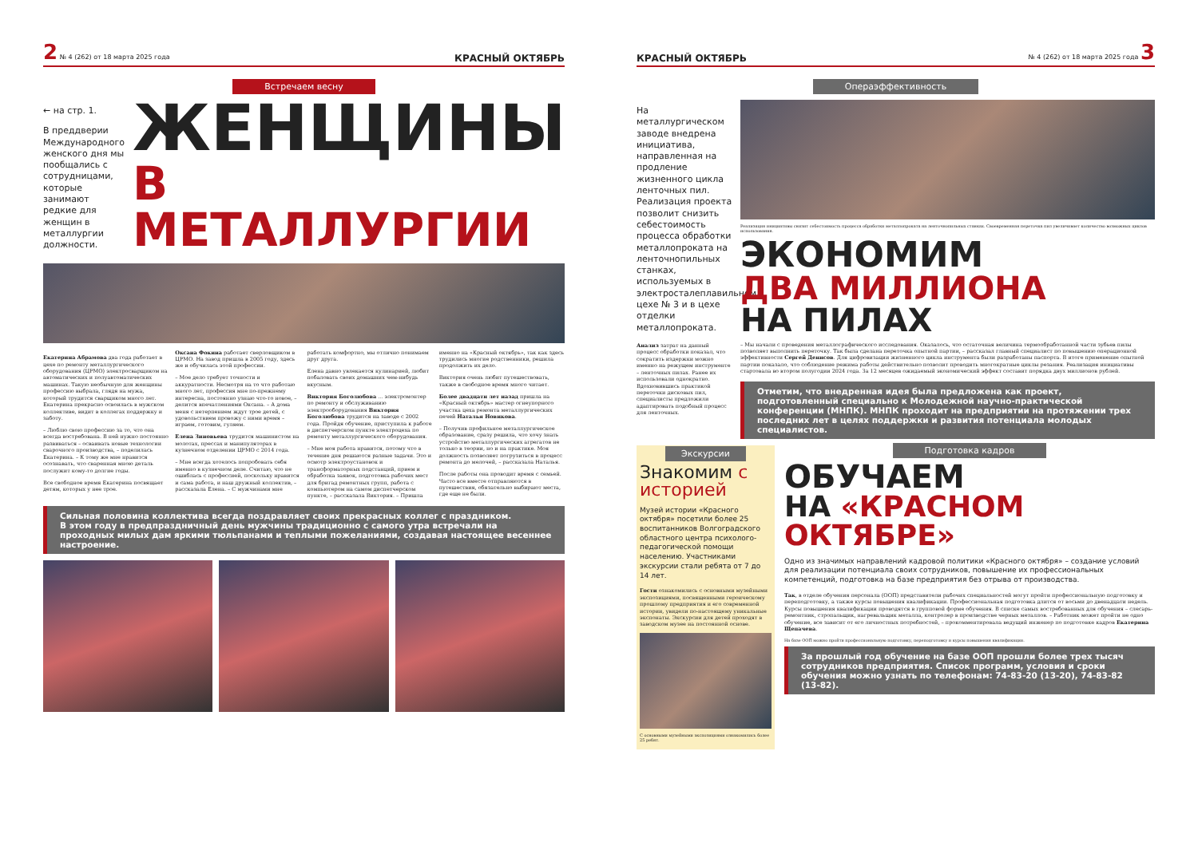2 № 4 (262) от 18 марта 2025 года КРАСНЫЙ ОКТЯБРЬ
Встречаем весну
← на стр. 1.
В преддверии Международного женского дня мы пообщались с сотрудницами, которые занимают редкие для женщин в металлургии должности.
ЖЕНЩИНЫ
В МЕТАЛЛУРГИИ
Екатерина Абрамова два года работает в цехе по ремонту металлургического оборудования (ЦРМО) электросварщиком на автоматических и полуавтоматических машинах. Такую необычную для женщины профессию выбрала, глядя на мужа, который трудится сварщиком много лет. Екатерина прекрасно освоилась в мужском коллективе, видит в коллегах поддержку и заботу.
– Люблю свою профессию за то, что она всегда востребована. В ней нужно постоянно развиваться – осваивать новые технологии сварочного производства, – поделилась Екатерина. – К тому же мне нравится осознавать, что сваренная мною деталь послужит кому-то долгие годы.
Все свободное время Екатерина посвящает детям, которых у нее трое.
Оксана Фокина работает сверловщиком в ЦРМО. На завод пришла в 2005 году, здесь же и обучилась этой профессии.
– Мое дело требует точности и аккуратности. Несмотря на то что работаю много лет, профессия мне по-прежнему интересна, постоянно узнаю что-то новое, – делится впечатлениями Оксана. – А дома меня с нетерпением ждут трое детей, с удовольствием провожу с ними время – играем, готовим, гуляем.
Елена Зиновьева трудится машинистом на молотах, прессах и манипуляторах в кузнечном отделении ЦРМО с 2014 года.
– Мне всегда хотелось попробовать себя именно в кузнечном деле. Считаю, что не ошиблась с профессией, поскольку нравится и сама работа, и наш дружный коллектив, – рассказала Елена. – С мужчинами мне работать комфортно, мы отлично понимаем друг друга.
Елена давно увлекается кулинарией, любит побаловать своих домашних чем-нибудь вкусным.
Виктория Боголюбова ... электромонтер по ремонту и обслуживанию электрооборудования Виктория Боголюбова трудится на заводе с 2002 года. Пройдя обучение, приступила к работе в диспетчерском пункте электроцеха по ремонту металлургического оборудования.
– Мне моя работа нравится, потому что в течение дня решаются разные задачи. Это и осмотр электроустановок и трансформаторных подстанций, прием и обработка заявок, подготовка рабочих мест для бригад ремонтных групп, работа с компьютером на самом диспетчерском пункте, – рассказала Виктория. – Пришла именно на «Красный октябрь», так как здесь трудились многие родственники, решила продолжить их дело.
Виктория очень любит путешествовать, также в свободное время много читает.
Более двадцати лет назад пришла на «Красный октябрь» мастер огнеупорного участка цеха ремонта металлургических печей Наталья Новикова.
– Получив профильное металлургическое образование, сразу решила, что хочу знать устройство металлургических агрегатов не только в теории, но и на практике. Моя должность позволяет погрузиться в процесс ремонта до мелочей, – рассказала Наталья.
После работы она проводит время с семьей. Часто все вместе отправляются в путешествия, обязательно выбирают места, где еще не были.
Сильная половина коллектива всегда поздравляет своих прекрасных коллег с праздником.
В этом году в предпраздничный день мужчины традиционно с самого утра встречали на проходных милых дам яркими тюльпанами и теплыми пожеланиями, создавая настоящее весеннее настроение.
КРАСНЫЙ ОКТЯБРЬ № 4 (262) от 18 марта 2025 года 3
Операэффективность
На металлургическом заводе внедрена инициатива, направленная на продление жизненного цикла ленточных пил. Реализация проекта позволит снизить себестоимость процесса обработки металлопроката на ленточнопильных станках, используемых в электросталеплавильном цехе № 3 и в цехе отделки металлопроката.
Анализ затрат на данный процесс обработки показал, что сократить издержки можно именно на режущем инструменте – ленточных пилах. Ранее их использовали однократно. Вдохновившись практикой переточки дисковых пил, специалисты предложили адаптировать подобный процесс для ленточных.
Реализация инициативы снизит себестоимость процесса обработки металлопроката на ленточнопильных станках. Своевременная переточка пил увеличивает количество возможных циклов использования.
ЭКОНОМИМ
ДВА МИЛЛИОНА
НА ПИЛАХ
– Мы начали с проведения металлографического исследования. Оказалось, что остаточная величина термообработанной части зубьев пилы позволяет выполнить переточку. Так была сделана переточка опытной партии, – рассказал главный специалист по повышению операционной эффективности Сергей Денисов. Для цифровизации жизненного цикла инструмента были разработаны паспорта. В итоге применение опытной партии показало, что соблюдение режима работы действительно позволит проводить многократные циклы резания. Реализация инициативы стартовала во втором полугодии 2024 года. За 12 месяцев ожидаемый экономический эффект составит порядка двух миллионов рублей.
Отметим, что внедренная идея была предложена как проект, подготовленный специально к Молодежной научно-практической конференции (МНПК). МНПК проходит на предприятии на протяжении трех последних лет в целях поддержки и развития потенциала молодых специалистов.
Экскурсии
Знакомим с историей
Музей истории «Красного октября» посетили более 25 воспитанников Волгоградского областного центра психолого-педагогической помощи населению. Участниками экскурсии стали ребята от 7 до 14 лет.
Гости ознакомились с основными музейными экспозициями, посвященными героическому прошлому предприятия и его современной истории, увидели по-настоящему уникальные экспонаты. Экскурсии для детей проходят в заводском музее на постоянной основе.
С основными музейными экспозициями ознакомились более 25 ребят.
Подготовка кадров
ОБУЧАЕМ
НА «КРАСНОМ ОКТЯБРЕ»
Одно из значимых направлений кадровой политики «Красного октября» – создание условий для реализации потенциала своих сотрудников, повышение их профессиональных компетенций, подготовка на базе предприятия без отрыва от производства.
Так, в отделе обучения персонала (ООП) представители рабочих специальностей могут пройти профессиональную подготовку и переподготовку, а также курсы повышения квалификации. Профессиональная подготовка длится от восьми до двенадцати недель. Курсы повышения квалификации проводятся в групповой форме обучения. В списке самых востребованных для обучения – слесарь-ремонтник, стропальщик, нагревальщик металла, контролер в производстве черных металлов. – Работник может пройти не одно обучение, все зависит от его личностных потребностей, – прокомментировала ведущий инженер по подготовке кадров Екатерина Щепачева.
На базе ООП можно пройти профессиональную подготовку, переподготовку и курсы повышения квалификации.
За прошлый год обучение на базе ООП прошли более трех тысяч сотрудников предприятия. Список программ, условия и сроки обучения можно узнать по телефонам: 74-83-20 (13-20), 74-83-82 (13-82).